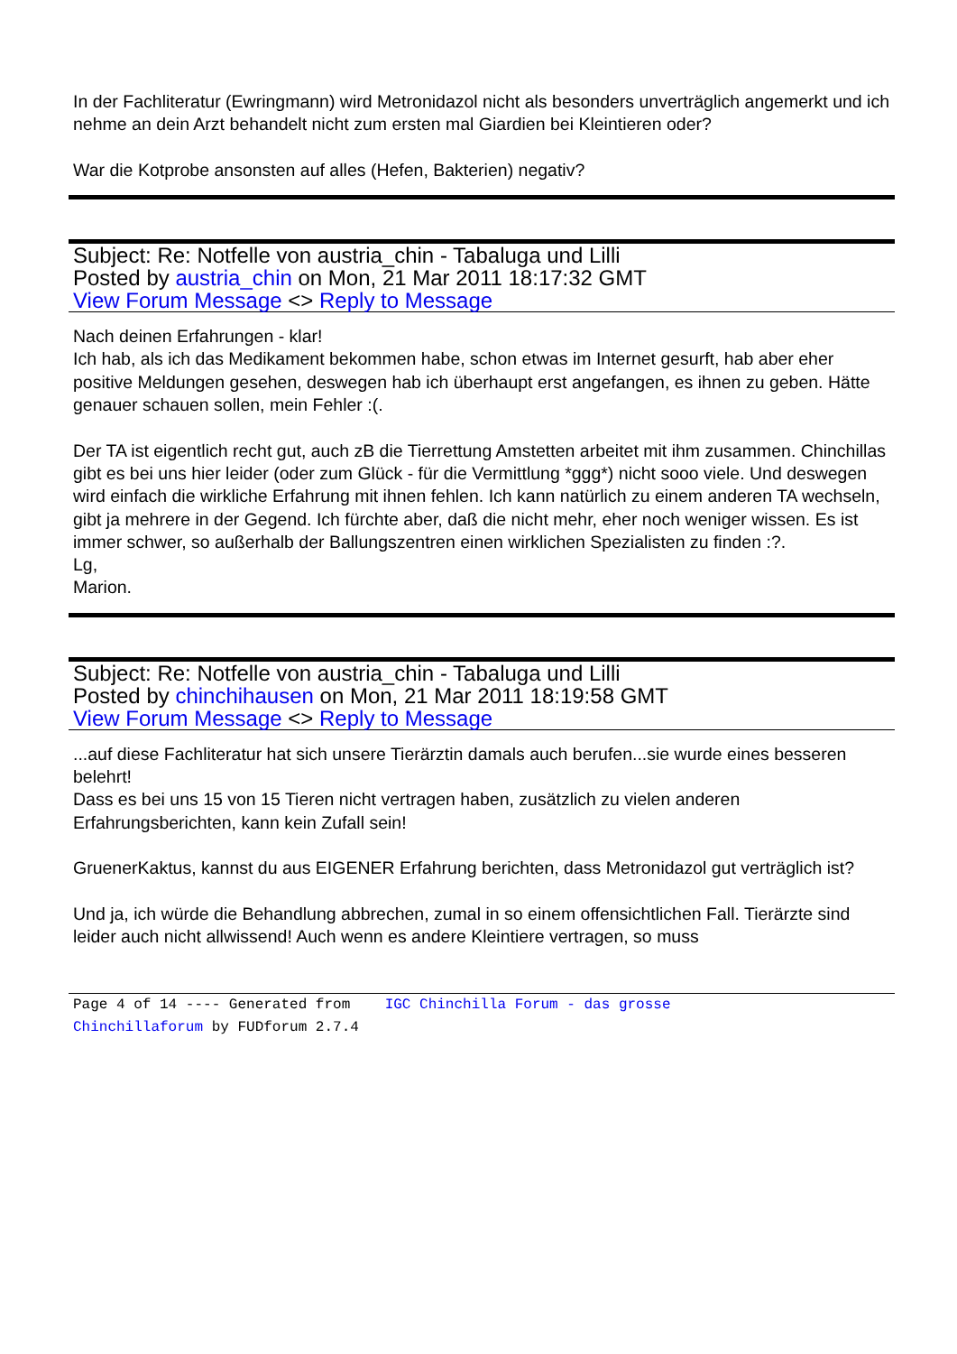In der Fachliteratur (Ewringmann) wird Metronidazol nicht als besonders unverträglich angemerkt und ich nehme an dein Arzt behandelt nicht zum ersten mal Giardien bei Kleintieren oder?
War die Kotprobe ansonsten auf alles (Hefen, Bakterien) negativ?
Subject: Re: Notfelle von austria_chin - Tabaluga und Lilli
Posted by austria_chin on Mon, 21 Mar 2011 18:17:32 GMT
View Forum Message <> Reply to Message
Nach deinen Erfahrungen - klar!
Ich hab, als ich das Medikament bekommen habe, schon etwas im Internet gesurft, hab aber eher positive Meldungen gesehen, deswegen hab ich überhaupt erst angefangen, es ihnen zu geben. Hätte genauer schauen sollen, mein Fehler :(.
Der TA ist eigentlich recht gut, auch zB die Tierrettung Amstetten arbeitet mit ihm zusammen. Chinchillas gibt es bei uns hier leider (oder zum Glück - für die Vermittlung *ggg*) nicht sooo viele. Und deswegen wird einfach die wirkliche Erfahrung mit ihnen fehlen. Ich kann natürlich zu einem anderen TA wechseln, gibt ja mehrere in der Gegend. Ich fürchte aber, daß die nicht mehr, eher noch weniger wissen. Es ist immer schwer, so außerhalb der Ballungszentren einen wirklichen Spezialisten zu finden :?.
Lg,
Marion.
Subject: Re: Notfelle von austria_chin - Tabaluga und Lilli
Posted by chinchihausen on Mon, 21 Mar 2011 18:19:58 GMT
View Forum Message <> Reply to Message
...auf diese Fachliteratur hat sich unsere Tierärztin damals auch berufen...sie wurde eines besseren belehrt!
Dass es bei uns 15 von 15 Tieren nicht vertragen haben, zusätzlich zu vielen anderen Erfahrungsberichten, kann kein Zufall sein!
GruenerKaktus, kannst du aus EIGENER Erfahrung berichten, dass Metronidazol gut verträglich ist?
Und ja, ich würde die Behandlung abbrechen, zumal in so einem offensichtlichen Fall. Tierärzte sind leider auch nicht allwissend! Auch wenn es andere Kleintiere vertragen, so muss
Page 4 of 14 ---- Generated from IGC Chinchilla Forum - das grosse Chinchillaforum by FUDforum 2.7.4